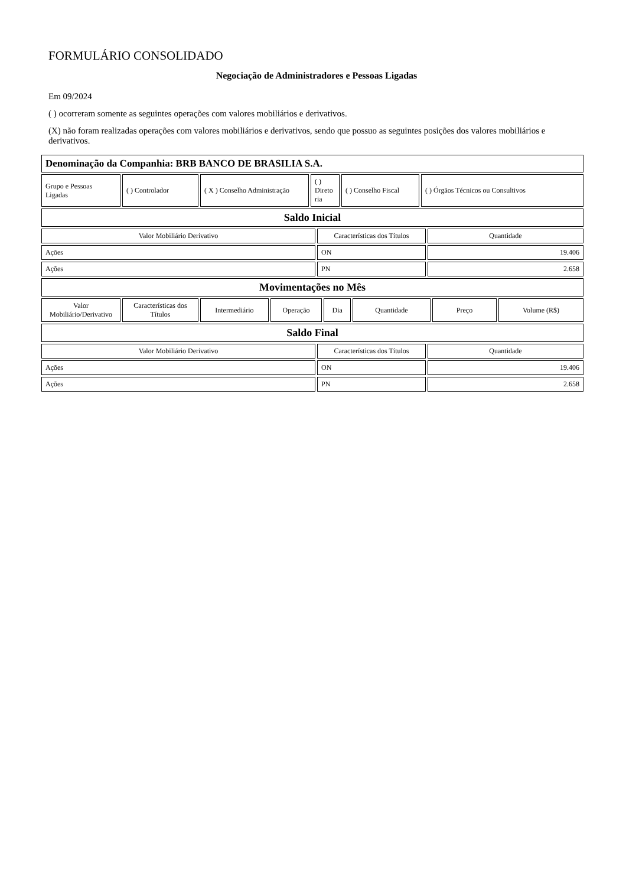FORMULÁRIO CONSOLIDADO
Negociação de Administradores e Pessoas Ligadas
Em 09/2024
( ) ocorreram somente as seguintes operações com valores mobiliários e derivativos.
(X) não foram realizadas operações com valores mobiliários e derivativos, sendo que possuo as seguintes posições dos valores mobiliários e derivativos.
| Denominação da Companhia: BRB BANCO DE BRASILIA S.A. |
| Grupo e Pessoas Ligadas | ( ) Controlador | ( X ) Conselho Administração | ( ) Direto ria | ( ) Conselho Fiscal | ( ) Órgãos Técnicos ou Consultivos |
| Saldo Inicial |
| Valor Mobiliário Derivativo | Características dos Títulos | Quantidade |
| Ações | ON | 19.406 |
| Ações | PN | 2.658 |
| Movimentações no Mês |
| Valor Mobiliário/Derivativo | Características dos Títulos | Intermediário | Operação | Dia | Quantidade | Preço | Volume (R$) |
| Saldo Final |
| Valor Mobiliário Derivativo | Características dos Títulos | Quantidade |
| Ações | ON | 19.406 |
| Ações | PN | 2.658 |